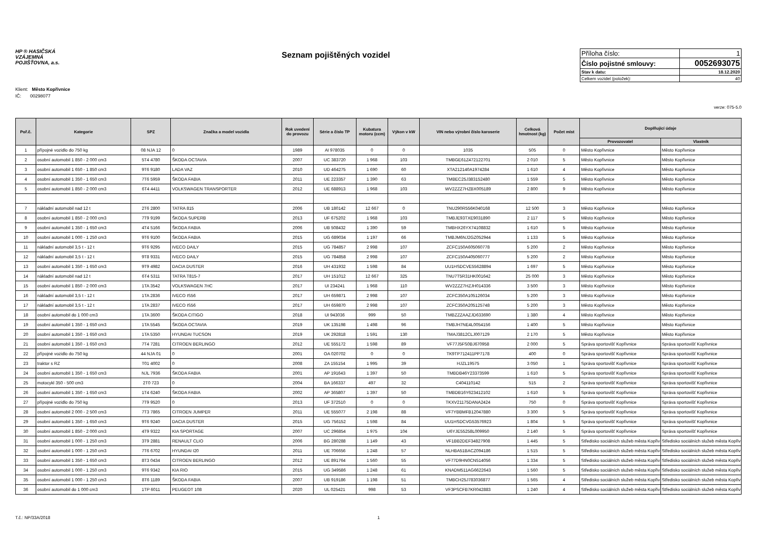HP ® HASIČSKÁ
VZÁJEMNÁ
POJIŠŤOVNA, a.s.
Seznam pojištěných vozidel
| Příloha číslo: | 1 |
| Číslo pojistné smlouvy: | 0052693075 |
| Stav k datu: | 18.12.2020 |
| Celkem vozidel (položek): | 40 |
Klient: Město Kopřivnice
IČ: 00298077
verze: 075-5.0
| Poř.č. | Kategorie | SPZ | Značka a model vozidla | Rok uvedení do provozu | Série a číslo TP | Kubatura motoru (ccm) | Výkon v kW | VIN nebo výrobní číslo karoserie | Celková hmotnost (kg) | Počet míst | Doplňující údaje | |
| --- | --- | --- | --- | --- | --- | --- | --- | --- | --- | --- | --- | --- |
| | | | | | | | | | | | Provozovatel | Vlastník |
| 1 | přípojné vozidlo do 750 kg | 08 NJA 12 | 0 | 1989 | AI 978035 | 0 | 0 | 1035 | 505 | 0 | Město Kopřivnice | Město Kopřivnice |
| 2 | osobní automobil 1 850 - 2 000 cm3 | 5T4 4780 | ŠKODA OCTAVIA | 2007 | UC 383720 | 1 968 | 103 | TMBGE61Z472122701 | 2 010 | 5 | Město Kopřivnice | Město Kopřivnice |
| 3 | osobní automobil 1 650 - 1 850 cm3 | 9T6 9180 | LADA VAZ | 2010 | UD 464275 | 1 690 | 60 | XTA212140A1974284 | 1 610 | 4 | Město Kopřivnice | Město Kopřivnice |
| 4 | osobní automobil 1 350 - 1 650 cm3 | 7T6 5959 | ŠKODA FABIA | 2011 | UE 223357 | 1 390 | 63 | TMBEC25J383152480 | 1 559 | 5 | Město Kopřivnice | Město Kopřivnice |
| 5 | osobní automobil 1 850 - 2 000 cm3 | 6T4 4411 | VOLKSWAGEN TRANSPORTER | 2012 | UE 688913 | 1 968 | 103 | WV2ZZZ7HZBX005189 | 2 800 | 9 | Město Kopřivnice | Město Kopřivnice |
| 7 | nákladní automobil nad 12 t | 2T6 2800 | TATRA 815 | 2006 | UB 180142 | 12 667 | 0 | TNU290R556K040168 | 12 500 | 3 | Město Kopřivnice | Město Kopřivnice |
| 8 | osobní automobil 1 850 - 2 000 cm3 | 7T9 9199 | ŠKODA SUPERB | 2013 | UF 675202 | 1 968 | 103 | TMBJE93TXE9031890 | 2 117 | 5 | Město Kopřivnice | Město Kopřivnice |
| 9 | osobní automobil 1 350 - 1 650 cm3 | 4T4 5166 | ŠKODA FABIA | 2006 | UB 508432 | 1 390 | 59 | TMBHX26YX74108832 | 1 610 | 5 | Město Kopřivnice | Město Kopřivnice |
| 10 | osobní automobil 1 000 - 1 250 cm3 | 9T6 9100 | ŠKODA FABIA | 2015 | UG 689034 | 1 197 | 66 | TMBJM6NJ2GZ052944 | 1 133 | 5 | Město Kopřivnice | Město Kopřivnice |
| 11 | nákladní automobil 3,5 t - 12 t | 9T6 9295 | IVECO DAILY | 2015 | UG 784857 | 2 998 | 107 | ZCFC150A605060778 | 5 200 | 2 | Město Kopřivnice | Město Kopřivnice |
| 12 | nákladní automobil 3,5 t - 12 t | 9T8 9331 | IVECO DAILY | 2015 | UG 784858 | 2 998 | 107 | ZCFC150A405060777 | 5 200 | 2 | Město Kopřivnice | Město Kopřivnice |
| 13 | osobní automobil 1 350 - 1 650 cm3 | 9T9 4982 | DACIA DUSTER | 2016 | UH 431932 | 1 598 | 84 | UU1HSDCVE55628894 | 1 697 | 5 | Město Kopřivnice | Město Kopřivnice |
| 14 | nákladní automobil nad 12 t | 6T4 5311 | TATRA T815-7 | 2017 | UH 151012 | 12 667 | 325 | TNU7T5R31HK001642 | 25 000 | 3 | Město Kopřivnice | Město Kopřivnice |
| 15 | osobní automobil 1 850 - 2 000 cm3 | 1TA 3542 | VOLKSWAGEN 7HC | 2017 | UI 234241 | 1 968 | 110 | WV2ZZZ7HZJH014336 | 3 500 | 3 | Město Kopřivnice | Město Kopřivnice |
| 16 | nákladní automobil 3,5 t - 12 t | 1TA 2836 | IVECO IS56 | 2017 | UH 659871 | 2 998 | 107 | ZCFC350A105126034 | 5 200 | 3 | Město Kopřivnice | Město Kopřivnice |
| 17 | nákladní automobil 3,5 t - 12 t | 1TA 2837 | IVECO IS56 | 2017 | UH 659870 | 2 998 | 107 | ZCFC350A205125748 | 5 200 | 3 | Město Kopřivnice | Město Kopřivnice |
| 18 | osobní automobil do 1 000 cm3 | 1TA 3600 | ŠKODA CITIGO | 2018 | UI 943036 | 999 | 50 | TMBZZZAAZJD633690 | 1 380 | 4 | Město Kopřivnice | Město Kopřivnice |
| 19 | osobní automobil 1 350 - 1 650 cm3 | 1TA 5545 | ŠKODA OCTAVIA | 2019 | UK 135198 | 1 498 | 96 | TMBJH7NE4L0054156 | 1 400 | 5 | Město Kopřivnice | Město Kopřivnice |
| 20 | osobní automobil 1 350 - 1 650 cm3 | 1TA 5350 | HYUNDAI TUCSON | 2019 | UK 292818 | 1 591 | 130 | TMAJ3812CLJ007129 | 2 170 | 5 | Město Kopřivnice | Město Kopřivnice |
| 21 | osobní automobil 1 350 - 1 650 cm3 | 7T4 7281 | CITROEN BERLINGO | 2012 | UE 555172 | 1 598 | 89 | VF77J5FS0BJ670958 | 2 000 | 5 | Správa sportovišť Kopřivnice | Správa sportovišť Kopřivnice |
| 22 | přípojné vozidlo do 750 kg | 44 NJA 01 | 0 | 2001 | OA 020702 | 0 | 0 | TK9TP712411PP7178 | 400 | 0 | Správa sportovišť Kopřivnice | Správa sportovišť Kopřivnice |
| 23 | traktor s RZ | T01 4002 | 0 | 2008 | ZA 155154 | 1 995 | 39 | HJZL19575 | 3 050 | 1 | Správa sportovišť Kopřivnice | Správa sportovišť Kopřivnice |
| 24 | osobní automobil 1 350 - 1 650 cm3 | NJL 7936 | ŠKODA FABIA | 2001 | AP 191643 | 1 397 | 50 | TMBDB46Y23373599 | 1 610 | 5 | Správa sportovišť Kopřivnice | Správa sportovišť Kopřivnice |
| 25 | motocykl 350 - 500 cm3 | 2T0 723 | 0 | 2004 | BA 166337 | 497 | 32 | C404110142 | 515 | 2 | Správa sportovišť Kopřivnice | Správa sportovišť Kopřivnice |
| 26 | osobní automobil 1 350 - 1 650 cm3 | 1T4 6240 | ŠKODA FABIA | 2002 | AP 365807 | 1 397 | 50 | TMBDB16Y623412102 | 1 610 | 5 | Správa sportovišť Kopřivnice | Správa sportovišť Kopřivnice |
| 27 | přípojné vozidlo do 750 kg | 7T9 9520 | 0 | 2013 | UF 372510 | 0 | 0 | TKXV21175DANA2424 | 750 | 0 | Správa sportovišť Kopřivnice | Správa sportovišť Kopřivnice |
| 28 | osobní automobil 2 000 - 2 500 cm3 | 7T3 7865 | CITROEN JUMPER | 2011 | UE 555077 | 2 198 | 88 | VF7YBBMFB12047880 | 3 300 | 5 | Správa sportovišť Kopřivnice | Správa sportovišť Kopřivnice |
| 29 | osobní automobil 1 350 - 1 650 cm3 | 9T6 9240 | DACIA DUSTER | 2015 | UG 756152 | 1 598 | 84 | UU1HSDCVG53576923 | 1 804 | 5 | Správa sportovišť Kopřivnice | Správa sportovišť Kopřivnice |
| 30 | osobní automobil 1 850 - 2 000 cm3 | 4T9 9322 | KIA SPORTAGE | 2007 | UC 296854 | 1 975 | 104 | U6YJE55258L009950 | 2 140 | 5 | Správa sportovišť Kopřivnice | Správa sportovišť Kopřivnice |
| 31 | osobní automobil 1 000 - 1 250 cm3 | 3T9 2881 | RENAULT CLIO | 2006 | BG 280288 | 1 149 | 43 | VF1BB2DEF34827908 | 1 445 | 5 | Středisko sociálních služeb města Kopřiv | Středisko sociálních služeb města Kopřiv |
| 32 | osobní automobil 1 000 - 1 250 cm3 | 7T6 6702 | HYUNDAI I20 | 2011 | UE 706656 | 1 248 | 57 | NLHBA51BACZ094186 | 1 515 | 5 | Středisko sociálních služeb města Kopřiv | Středisko sociálních služeb města Kopřiv |
| 33 | osobní automobil 1 350 - 1 650 cm3 | 8T3 0434 | CITROEN BERLINGO | 2012 | UE 891764 | 1 560 | 55 | VF77D9HN0CN514056 | 1 334 | 5 | Středisko sociálních služeb města Kopřiv | Středisko sociálních služeb města Kopřiv |
| 34 | osobní automobil 1 000 - 1 250 cm3 | 9T6 9342 | KIA RIO | 2015 | UG 349586 | 1 248 | 61 | KNADM511AG6622643 | 1 560 | 5 | Středisko sociálních služeb města Kopřiv | Středisko sociálních služeb města Kopřiv |
| 35 | osobní automobil 1 000 - 1 250 cm3 | 8T6 1189 | ŠKODA FABIA | 2007 | UB 919186 | 1 198 | 51 | TMBCH25J783036877 | 1 565 | 4 | Středisko sociálních služeb města Kopřiv | Středisko sociálních služeb města Kopřiv |
| 36 | osobní automobil do 1 000 cm3 | 1TP 6011 | PEUGEOT 108 | 2020 | UL 025421 | 998 | 53 | VF3PSCFB7KR042883 | 1 240 | 4 | Středisko sociálních služeb města Kopřiv | Středisko sociálních služeb města Kopřiv |
T.č.: NP/33A/2018 1